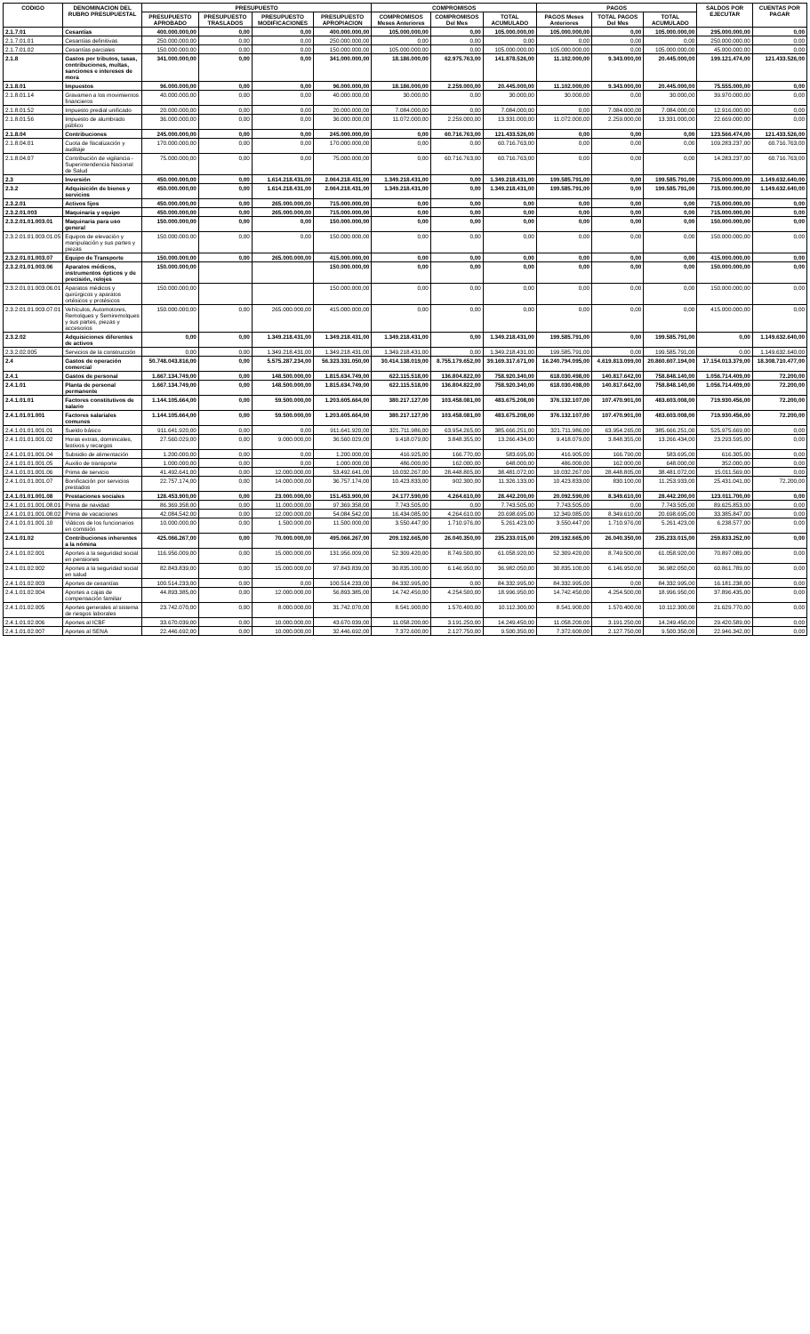| CODIGO | DENOMINACION DEL RUBRO PRESUPUESTAL | PRESUPUESTO | | | | COMPROMISOS | | | PAGOS | | | SALDOS POR EJECUTAR | CUENTAS POR PAGAR |
| --- | --- | --- | --- | --- | --- | --- | --- | --- | --- | --- | --- | --- | --- |
| | | PRESUPUESTO APROBADO | PRESUPUESTO TRASLADOS | PRESUPUESTO MODIFICACIONES | PRESUPUESTO APROPIACION | COMPROMISOS Meses Anteriores | COMPROMISOS Del Mes | TOTAL ACUMULADO | PAGOS Meses Anteriores | TOTAL PAGOS Del Mes | TOTAL ACUMULADO | | |
| 2.1.7.01 | Cesantías | 400.000.000,00 | 0,00 | 0,00 | 400.000.000,00 | 105.000.000,00 | 0,00 | 105.000.000,00 | 105.000.000,00 | 0,00 | 105.000.000,00 | 295.000.000,00 | 0,00 |
| 2.1.7.01.01 | Cesantías definitivas | 250.000.000,00 | 0,00 | 0,00 | 250.000.000,00 | 0,00 | 0,00 | 0,00 | 0,00 | 0,00 | 0,00 | 250.000.000,00 | 0,00 |
| 2.1.7.01.02 | Cesantías parciales | 150.000.000,00 | 0,00 | 0,00 | 150.000.000,00 | 105.000.000,00 | 0,00 | 105.000.000,00 | 105.000.000,00 | 0,00 | 105.000.000,00 | 45.000.000,00 | 0,00 |
| 2.1.8 | Gastos por tributos, tasas, contribuciones, multas, sanciones e intereses de mora | 341.000.000,00 | 0,00 | 0,00 | 341.000.000,00 | 18.186.000,00 | 62.975.763,00 | 141.878.526,00 | 11.102.000,00 | 9.343.000,00 | 20.445.000,00 | 199.121.474,00 | 121.433.526,00 |
| 2.1.8.01 | Impuestos | 96.000.000,00 | 0,00 | 0,00 | 96.000.000,00 | 18.186.000,00 | 2.259.000,00 | 20.445.000,00 | 11.102.000,00 | 9.343.000,00 | 20.445.000,00 | 75.555.000,00 | 0,00 |
| 2.1.8.01.14 | Gravamen a los movimientos financieros | 40.000.000,00 | 0,00 | 0,00 | 40.000.000,00 | 30.000,00 | 0,00 | 30.000,00 | 30.000,00 | 0,00 | 30.000,00 | 39.970.000,00 | 0,00 |
| 2.1.8.01.52 | Impuesto predial unificado | 20.000.000,00 | 0,00 | 0,00 | 20.000.000,00 | 7.084.000,00 | 0,00 | 7.084.000,00 | 0,00 | 7.084.000,00 | 7.084.000,00 | 12.916.000,00 | 0,00 |
| 2.1.8.01.56 | Impuesto de alumbrado público | 36.000.000,00 | 0,00 | 0,00 | 36.000.000,00 | 11.072.000,00 | 2.259.000,00 | 13.331.000,00 | 11.072.000,00 | 2.259.000,00 | 13.331.000,00 | 22.669.000,00 | 0,00 |
| 2.1.8.04 | Contribuciones | 245.000.000,00 | 0,00 | 0,00 | 245.000.000,00 | 0,00 | 60.716.763,00 | 121.433.526,00 | 0,00 | 0,00 | 0,00 | 123.566.474,00 | 121.433.526,00 |
| 2.1.8.04.01 | Cuota de fiscalización y auditaje | 170.000.000,00 | 0,00 | 0,00 | 170.000.000,00 | 0,00 | 0,00 | 60.716.763,00 | 0,00 | 0,00 | 0,00 | 109.283.237,00 | 60.716.763,00 |
| 2.1.8.04.07 | Contribución de vigilancia - Superintendencia Nacional de Salud | 75.000.000,00 | 0,00 | 0,00 | 75.000.000,00 | 0,00 | 60.716.763,00 | 60.716.763,00 | 0,00 | 0,00 | 0,00 | 14.283.237,00 | 60.716.763,00 |
| 2.3 | Inversión | 450.000.000,00 | 0,00 | 1.614.218.431,00 | 2.064.218.431,00 | 1.349.218.431,00 | 0,00 | 1.349.218.431,00 | 199.585.791,00 | 0,00 | 199.585.791,00 | 715.000.000,00 | 1.149.632.640,00 |
| 2.3.2 | Adquisición de bienes y servicios | 450.000.000,00 | 0,00 | 1.614.218.431,00 | 2.064.218.431,00 | 1.349.218.431,00 | 0,00 | 1.349.218.431,00 | 199.585.791,00 | 0,00 | 199.585.791,00 | 715.000.000,00 | 1.149.632.640,00 |
| 2.3.2.01 | Activos fijos | 450.000.000,00 | 0,00 | 265.000.000,00 | 715.000.000,00 | 0,00 | 0,00 | 0,00 | 0,00 | 0,00 | 0,00 | 715.000.000,00 | 0,00 |
| 2.3.2.01.003 | Maquinaria y equipo | 450.000.000,00 | 0,00 | 265.000.000,00 | 715.000.000,00 | 0,00 | 0,00 | 0,00 | 0,00 | 0,00 | 0,00 | 715.000.000,00 | 0,00 |
| 2.3.2.01.01.003.01 | Maquinaria para uso general | 150.000.000,00 | 0,00 | 0,00 | 150.000.000,00 | 0,00 | 0,00 | 0,00 | 0,00 | 0,00 | 0,00 | 150.000.000,00 | 0,00 |
| 2.3.2.01.01.003.01.05 | Equipos de elevación y manipulación y sus partes y piezas | 150.000.000,00 | 0,00 | 0,00 | 150.000.000,00 | 0,00 | 0,00 | 0,00 | 0,00 | 0,00 | 0,00 | 150.000.000,00 | 0,00 |
| 2.3.2.01.01.003.07 | Equipo de Transporte | 150.000.000,00 | 0,00 | 265.000.000,00 | 415.000.000,00 | 0,00 | 0,00 | 0,00 | 0,00 | 0,00 | 0,00 | 415.000.000,00 | 0,00 |
| 2.3.2.01.01.003.06 | Aparatos médicos, instrumentos ópticos y de precisión, relojes | 150.000.000,00 | | | 150.000.000,00 | 0,00 | 0,00 | 0,00 | 0,00 | 0,00 | 0,00 | 150.000.000,00 | 0,00 |
| 2.3.2.01.01.003.06.01 | Aparatos médicos y quirúrgicos y aparatos ortésicos y protésicos | 150.000.000,00 | | | 150.000.000,00 | 0,00 | 0,00 | 0,00 | 0,00 | 0,00 | 0,00 | 150.000.000,00 | 0,00 |
| 2.3.2.01.01.003.07.01 | Vehículos, Automotores, Remolques y Semiremolques y sus partes, piezas y accesorios | 150.000.000,00 | 0,00 | 265.000.000,00 | 415.000.000,00 | 0,00 | 0,00 | 0,00 | 0,00 | 0,00 | 0,00 | 415.000.000,00 | 0,00 |
| 2.3.2.02 | Adquisiciones diferentes de activos | 0,00 | 0,00 | 1.349.218.431,00 | 1.349.218.431,00 | 1.349.218.431,00 | 0,00 | 1.349.218.431,00 | 199.585.791,00 | 0,00 | 199.585.791,00 | 0,00 | 1.149.632.640,00 |
| 2.3.2.02.005 | Servicios de la construcción | 0,00 | 0,00 | 1.349.218.431,00 | 1.349.218.431,00 | 1.349.218.431,00 | 0,00 | 1.349.218.431,00 | 199.585.791,00 | 0,00 | 199.585.791,00 | 0,00 | 1.149.632.640,00 |
| 2.4 | Gastos de operación comercial | 50.748.043.816,00 | 0,00 | 5.575.287.234,00 | 56.323.331.050,00 | 30.414.138.019,00 | 8.755.179.652,00 | 39.169.317.671,00 | 16.240.794.095,00 | 4.619.813.099,00 | 20.860.607.194,00 | 17.154.013.379,00 | 18.308.710.477,00 |
| 2.4.1 | Gastos de personal | 1.667.134.749,00 | 0,00 | 148.500.000,00 | 1.815.634.749,00 | 622.115.518,00 | 136.804.822,00 | 758.920.340,00 | 618.030.498,00 | 140.817.642,00 | 758.848.140,00 | 1.056.714.409,00 | 72.200,00 |
| 2.4.1.01 | Planta de personal permanente | 1.667.134.749,00 | 0,00 | 148.500.000,00 | 1.815.634.749,00 | 622.115.518,00 | 136.804.822,00 | 758.920.340,00 | 618.030.498,00 | 140.817.642,00 | 758.848.140,00 | 1.056.714.409,00 | 72.200,00 |
| 2.4.1.01.01 | Factores constitutivos de salario | 1.144.105.664,00 | 0,00 | 59.500.000,00 | 1.203.605.664,00 | 380.217.127,00 | 103.458.081,00 | 483.675.208,00 | 376.132.107,00 | 107.470.901,00 | 483.603.008,00 | 719.930.456,00 | 72.200,00 |
| 2.4.1.01.01.001 | Factores salariales comunes | 1.144.105.664,00 | 0,00 | 59.500.000,00 | 1.203.605.664,00 | 380.217.127,00 | 103.458.081,00 | 483.675.208,00 | 376.132.107,00 | 107.470.901,00 | 483.603.008,00 | 719.930.456,00 | 72.200,00 |
| 2.4.1.01.01.001.01 | Sueldo básico | 911.641.920,00 | 0,00 | 0,00 | 911.641.920,00 | 321.711.986,00 | 63.954.265,00 | 385.666.251,00 | 321.711.986,00 | 63.954.265,00 | 385.666.251,00 | 525.975.669,00 | 0,00 |
| 2.4.1.01.01.001.02 | Horas extras, dominicales, festivos y recargos | 27.560.029,00 | 0,00 | 9.000.000,00 | 36.560.029,00 | 9.418.079,00 | 3.848.355,00 | 13.266.434,00 | 9.418.079,00 | 3.848.355,00 | 13.266.434,00 | 23.293.595,00 | 0,00 |
| 2.4.1.01.01.001.04 | Subsidio de alimentación | 1.200.000,00 | 0,00 | 0,00 | 1.200.000,00 | 416.925,00 | 166.770,00 | 583.695,00 | 416.905,00 | 166.790,00 | 583.695,00 | 616.305,00 | 0,00 |
| 2.4.1.01.01.001.05 | Auxilio de transporte | 1.000.000,00 | 0,00 | 0,00 | 1.000.000,00 | 486.000,00 | 162.000,00 | 648.000,00 | 486.000,00 | 162.000,00 | 648.000,00 | 352.000,00 | 0,00 |
| 2.4.1.01.01.001.06 | Prima de servicio | 41.492.641,00 | 0,00 | 12.000.000,00 | 53.492.641,00 | 10.032.267,00 | 28.448.805,00 | 38.481.072,00 | 10.032.267,00 | 28.448.805,00 | 38.481.072,00 | 15.011.569,00 | 0,00 |
| 2.4.1.01.01.001.07 | Bonificación por servicios prestados | 22.757.174,00 | 0,00 | 14.000.000,00 | 36.757.174,00 | 10.423.833,00 | 902.300,00 | 11.326.133,00 | 10.423.833,00 | 830.100,00 | 11.253.933,00 | 25.431.041,00 | 72.200,00 |
| 2.4.1.01.01.001.08 | Prestaciones sociales | 128.453.900,00 | 0,00 | 23.000.000,00 | 151.453.900,00 | 24.177.590,00 | 4.264.610,00 | 28.442.200,00 | 20.092.590,00 | 8.349.610,00 | 28.442.200,00 | 123.011.700,00 | 0,00 |
| 2.4.1.01.01.001.08.01 | Prima de navidad | 86.369.358,00 | 0,00 | 11.000.000,00 | 97.369.358,00 | 7.743.505,00 | 0,00 | 7.743.505,00 | 7.743.505,00 | 0,00 | 7.743.505,00 | 89.625.853,00 | 0,00 |
| 2.4.1.01.01.001.08.02 | Prima de vacaciones | 42.084.542,00 | 0,00 | 12.000.000,00 | 54.084.542,00 | 16.434.085,00 | 4.264.610,00 | 20.698.695,00 | 12.349.085,00 | 8.349.610,00 | 20.698.695,00 | 33.385.847,00 | 0,00 |
| 2.4.1.01.01.001.10 | Viáticos de los funcionarios en comisión | 10.000.000,00 | 0,00 | 1.500.000,00 | 11.500.000,00 | 3.550.447,00 | 1.710.976,00 | 5.261.423,00 | 3.550.447,00 | 1.710.976,00 | 5.261.423,00 | 6.238.577,00 | 0,00 |
| 2.4.1.01.02 | Contribuciones inherentes a la nómina | 425.066.267,00 | 0,00 | 70.000.000,00 | 495.066.267,00 | 209.192.665,00 | 26.040.350,00 | 235.233.015,00 | 209.192.665,00 | 26.040.350,00 | 235.233.015,00 | 259.833.252,00 | 0,00 |
| 2.4.1.01.02.001 | Aportes a la seguridad social en pensiones | 116.956.009,00 | 0,00 | 15.000.000,00 | 131.956.009,00 | 52.309.420,00 | 8.749.500,00 | 61.058.920,00 | 52.309.420,00 | 8.749.500,00 | 61.058.920,00 | 70.897.089,00 | 0,00 |
| 2.4.1.01.02.002 | Aportes a la seguridad social en salud | 82.843.839,00 | 0,00 | 15.000.000,00 | 97.843.839,00 | 30.835.100,00 | 6.146.950,00 | 36.982.050,00 | 30.835.100,00 | 6.146.950,00 | 36.982.050,00 | 60.861.789,00 | 0,00 |
| 2.4.1.01.02.003 | Aportes de cesantías | 100.514.233,00 | 0,00 | 0,00 | 100.514.233,00 | 84.332.995,00 | 0,00 | 84.332.995,00 | 84.332.995,00 | 0,00 | 84.332.995,00 | 16.181.238,00 | 0,00 |
| 2.4.1.01.02.004 | Aportes a cajas de compensación familiar | 44.893.385,00 | 0,00 | 12.000.000,00 | 56.893.385,00 | 14.742.450,00 | 4.254.500,00 | 18.996.950,00 | 14.742.450,00 | 4.254.500,00 | 18.996.950,00 | 37.896.435,00 | 0,00 |
| 2.4.1.01.02.005 | Aportes generales al sistema de riesgos laborales | 23.742.070,00 | 0,00 | 8.000.000,00 | 31.742.070,00 | 8.541.900,00 | 1.570.400,00 | 10.112.300,00 | 8.541.900,00 | 1.570.400,00 | 10.112.300,00 | 21.629.770,00 | 0,00 |
| 2.4.1.01.02.006 | Aportes al ICBF | 33.670.039,00 | 0,00 | 10.000.000,00 | 43.670.039,00 | 11.058.200,00 | 3.191.250,00 | 14.249.450,00 | 11.058.200,00 | 3.191.250,00 | 14.249.450,00 | 29.420.589,00 | 0,00 |
| 2.4.1.01.02.007 | Aportes al SENA | 22.446.692,00 | 0,00 | 10.000.000,00 | 32.446.692,00 | 7.372.600,00 | 2.127.750,00 | 9.500.350,00 | 7.372.600,00 | 2.127.750,00 | 9.500.350,00 | 22.946.342,00 | 0,00 |